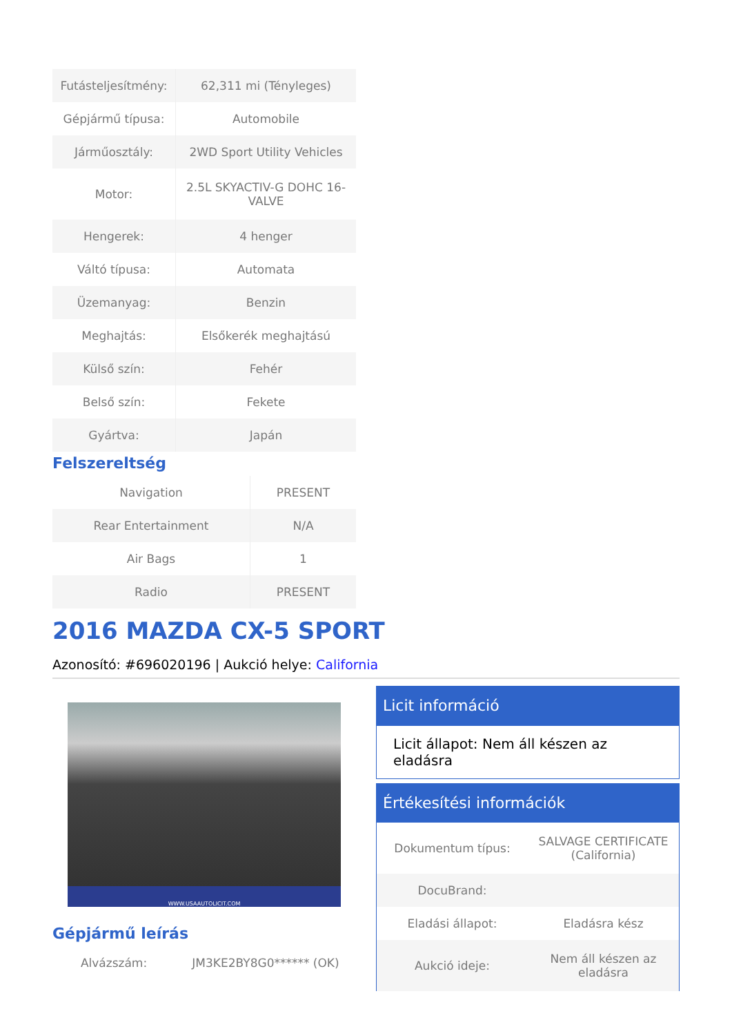| Futásteljesítmény: | 62,311 mi (Tényleges) |
| Gépjármű típusa: | Automobile |
| Járműosztály: | 2WD Sport Utility Vehicles |
| Motor: | 2.5L SKYACTIV-G DOHC 16-VALVE |
| Hengerek: | 4 henger |
| Váltó típusa: | Automata |
| Üzemanyag: | Benzin |
| Meghajtás: | Elsőkerék meghajtású |
| Külső szín: | Fehér |
| Belső szín: | Fekete |
| Gyártva: | Japán |
Felszereltség
| Navigation | PRESENT |
| Rear Entertainment | N/A |
| Air Bags | 1 |
| Radio | PRESENT |
2016 MAZDA CX-5 SPORT
Azonosító: #696020196 | Aukció helye: California
WWW.USAAUTOLICIT.COM
Gépjármű leírás
| Alvázszám: | JM3KE2BY8G0****** (OK) |
Licit információ
Licit állapot: Nem áll készen az eladásra
Értékesítési információk
| Dokumentum típus: | SALVAGE CERTIFICATE (California) |
| DocuBrand: | |
| Eladási állapot: | Eladásra kész |
| Aukció ideje: | Nem áll készen az eladásra |